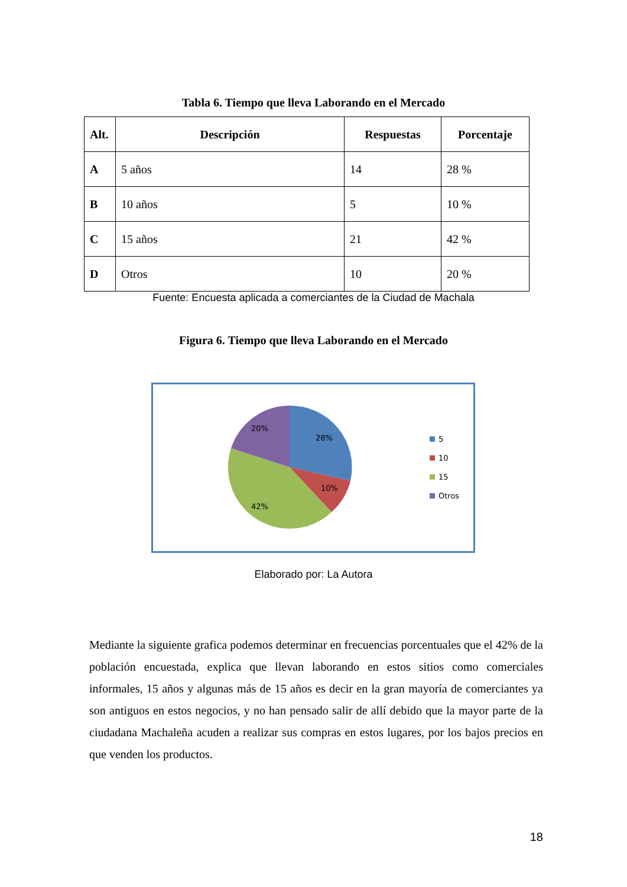Tabla 6. Tiempo que lleva Laborando en el Mercado
| Alt. | Descripción | Respuestas | Porcentaje |
| --- | --- | --- | --- |
| A | 5 años | 14 | 28 % |
| B | 10 años | 5 | 10 % |
| C | 15 años | 21 | 42 % |
| D | Otros | 10 | 20 % |
Fuente: Encuesta aplicada a comerciantes de la Ciudad de Machala
Figura 6. Tiempo que lleva Laborando en el Mercado
28%
10%
42%
20%
5
10
15
Otros
Elaborado por: La Autora
Mediante la siguiente grafica podemos determinar en frecuencias porcentuales que el 42% de la población encuestada, explica que llevan laborando en estos sitios como comerciales informales, 15 años y algunas más de 15 años es decir en la gran mayoría de comerciantes ya son antiguos en estos negocios, y no han pensado salir de allí debido que la mayor parte de la ciudadana Machaleña acuden a realizar sus compras en estos lugares, por los bajos precios en que venden los productos.
18